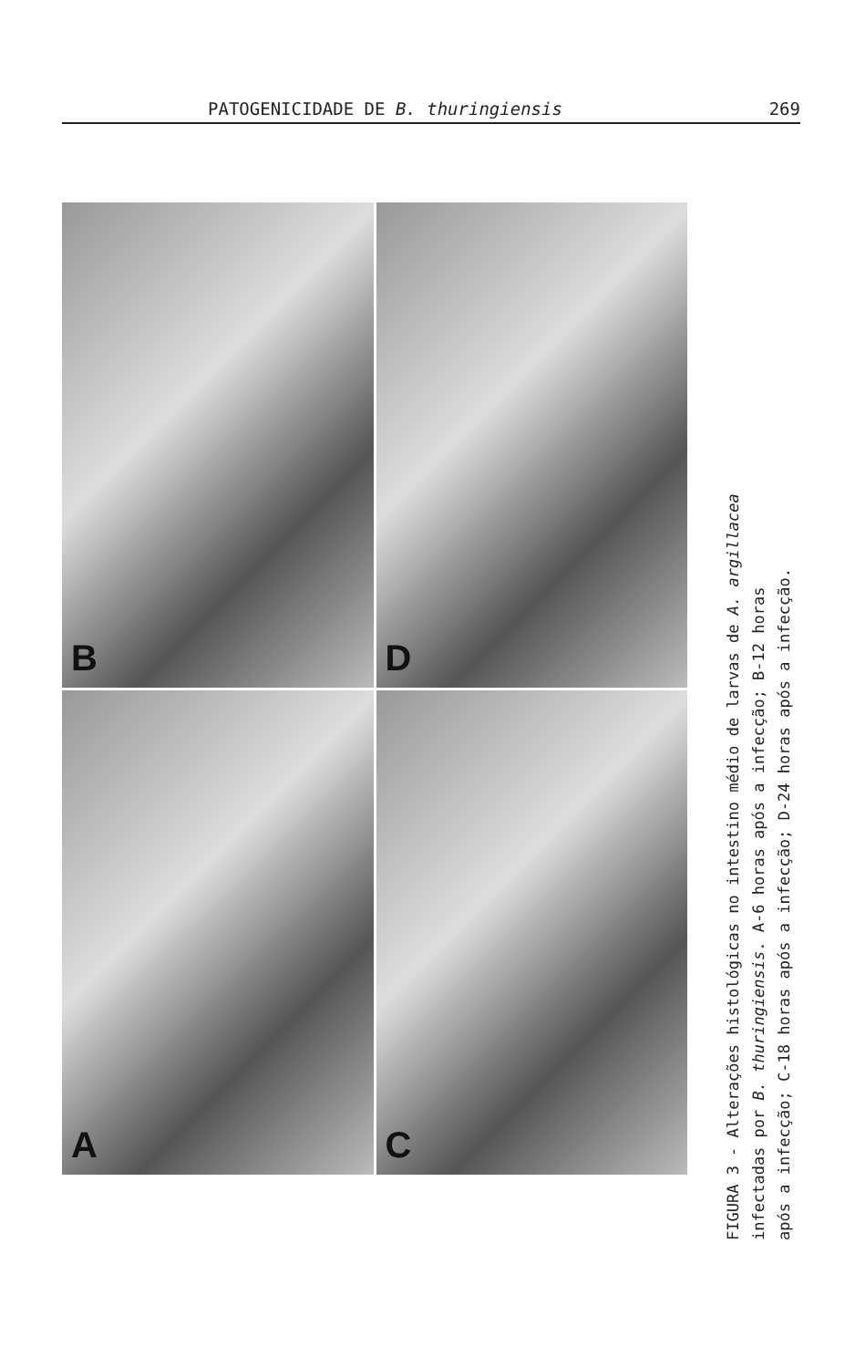PATOGENICIDADE DE B. thuringiensis 269
B
D
A
C
FIGURA 3 - Alterações histológicas no intestino médio de larvas de A. argillacea
infectadas por B. thuringiensis. A-6 horas após a infecção; B-12 horas
após a infecção; C-18 horas após a infecção; D-24 horas após a infecção.